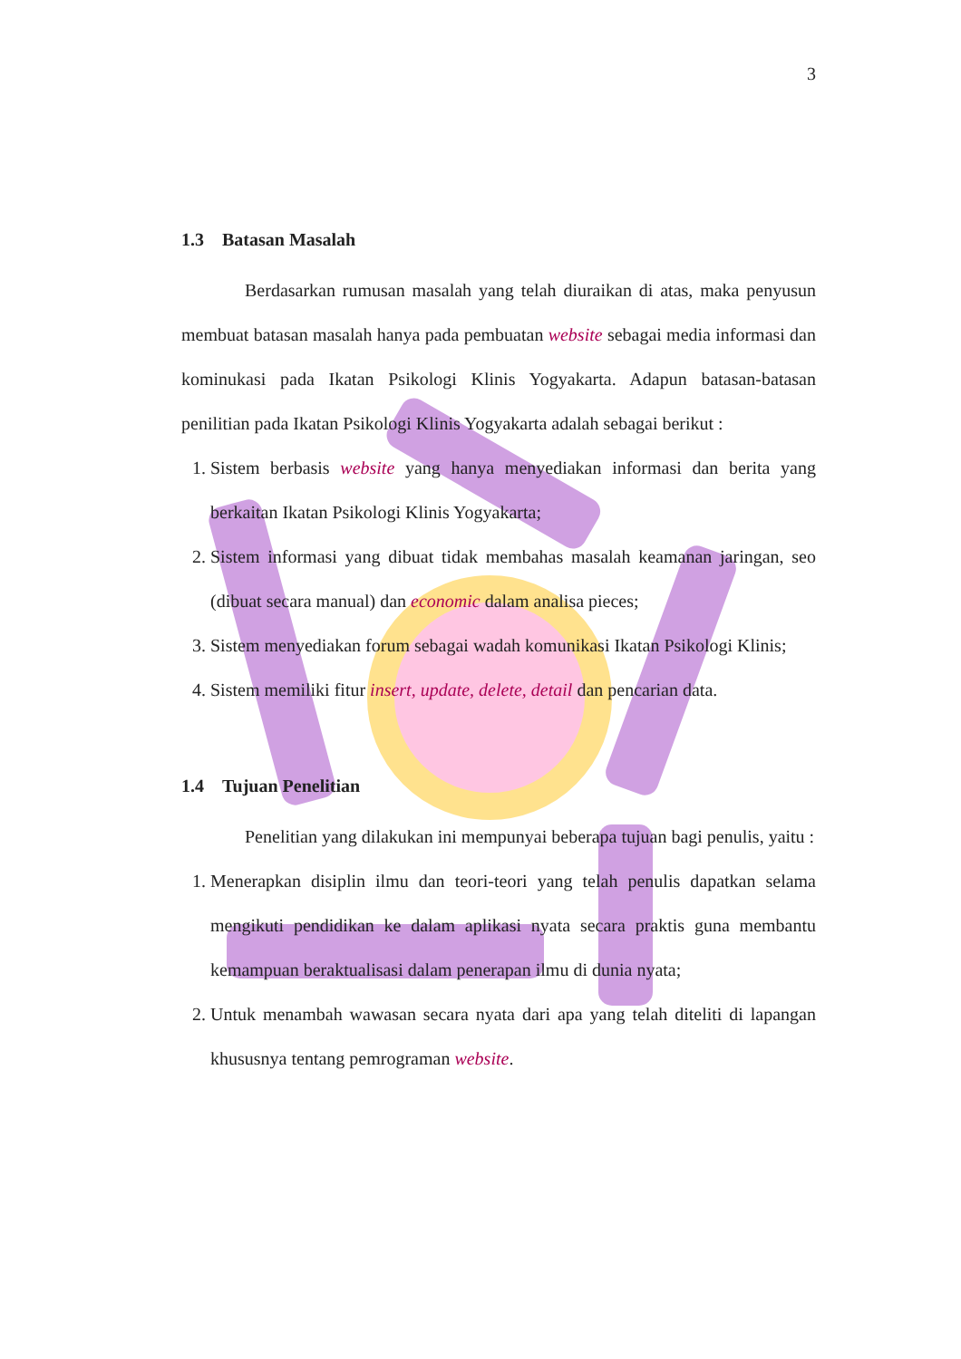3
1.3 Batasan Masalah
Berdasarkan rumusan masalah yang telah diuraikan di atas, maka penyusun membuat batasan masalah hanya pada pembuatan website sebagai media informasi dan kominukasi pada Ikatan Psikologi Klinis Yogyakarta. Adapun batasan-batasan penilitian pada Ikatan Psikologi Klinis Yogyakarta adalah sebagai berikut :
1. Sistem berbasis website yang hanya menyediakan informasi dan berita yang berkaitan Ikatan Psikologi Klinis Yogyakarta;
2. Sistem informasi yang dibuat tidak membahas masalah keamanan jaringan, seo (dibuat secara manual) dan economic dalam analisa pieces;
3. Sistem menyediakan forum sebagai wadah komunikasi Ikatan Psikologi Klinis;
4. Sistem memiliki fitur insert, update, delete, detail dan pencarian data.
1.4 Tujuan Penelitian
Penelitian yang dilakukan ini mempunyai beberapa tujuan bagi penulis, yaitu :
1. Menerapkan disiplin ilmu dan teori-teori yang telah penulis dapatkan selama mengikuti pendidikan ke dalam aplikasi nyata secara praktis guna membantu kemampuan beraktualisasi dalam penerapan ilmu di dunia nyata;
2. Untuk menambah wawasan secara nyata dari apa yang telah diteliti di lapangan khususnya tentang pemrograman website.